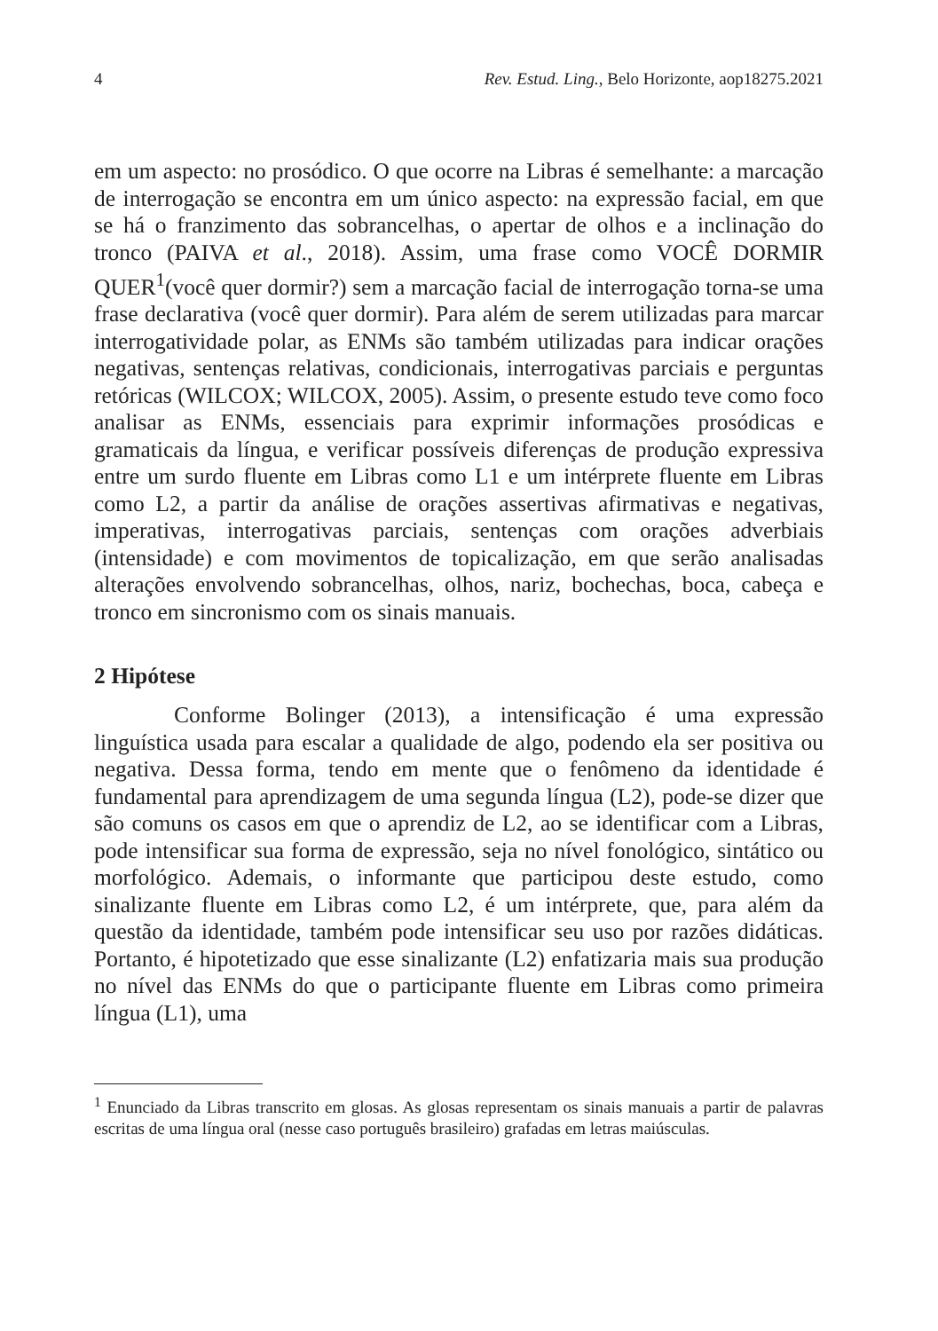4 Rev. Estud. Ling., Belo Horizonte, aop18275.2021
em um aspecto: no prosódico. O que ocorre na Libras é semelhante: a marcação de interrogação se encontra em um único aspecto: na expressão facial, em que se há o franzimento das sobrancelhas, o apertar de olhos e a inclinação do tronco (PAIVA et al., 2018). Assim, uma frase como VOCÊ DORMIR QUER<sup>1</sup>(você quer dormir?) sem a marcação facial de interrogação torna-se uma frase declarativa (você quer dormir). Para além de serem utilizadas para marcar interrogatividade polar, as ENMs são também utilizadas para indicar orações negativas, sentenças relativas, condicionais, interrogativas parciais e perguntas retóricas (WILCOX; WILCOX, 2005). Assim, o presente estudo teve como foco analisar as ENMs, essenciais para exprimir informações prosódicas e gramaticais da língua, e verificar possíveis diferenças de produção expressiva entre um surdo fluente em Libras como L1 e um intérprete fluente em Libras como L2, a partir da análise de orações assertivas afirmativas e negativas, imperativas, interrogativas parciais, sentenças com orações adverbiais (intensidade) e com movimentos de topicalização, em que serão analisadas alterações envolvendo sobrancelhas, olhos, nariz, bochechas, boca, cabeça e tronco em sincronismo com os sinais manuais.
2 Hipótese
Conforme Bolinger (2013), a intensificação é uma expressão linguística usada para escalar a qualidade de algo, podendo ela ser positiva ou negativa. Dessa forma, tendo em mente que o fenômeno da identidade é fundamental para aprendizagem de uma segunda língua (L2), pode-se dizer que são comuns os casos em que o aprendiz de L2, ao se identificar com a Libras, pode intensificar sua forma de expressão, seja no nível fonológico, sintático ou morfológico. Ademais, o informante que participou deste estudo, como sinalizante fluente em Libras como L2, é um intérprete, que, para além da questão da identidade, também pode intensificar seu uso por razões didáticas. Portanto, é hipotetizado que esse sinalizante (L2) enfatizaria mais sua produção no nível das ENMs do que o participante fluente em Libras como primeira língua (L1), uma
<sup>1</sup> Enunciado da Libras transcrito em glosas. As glosas representam os sinais manuais a partir de palavras escritas de uma língua oral (nesse caso português brasileiro) grafadas em letras maiúsculas.